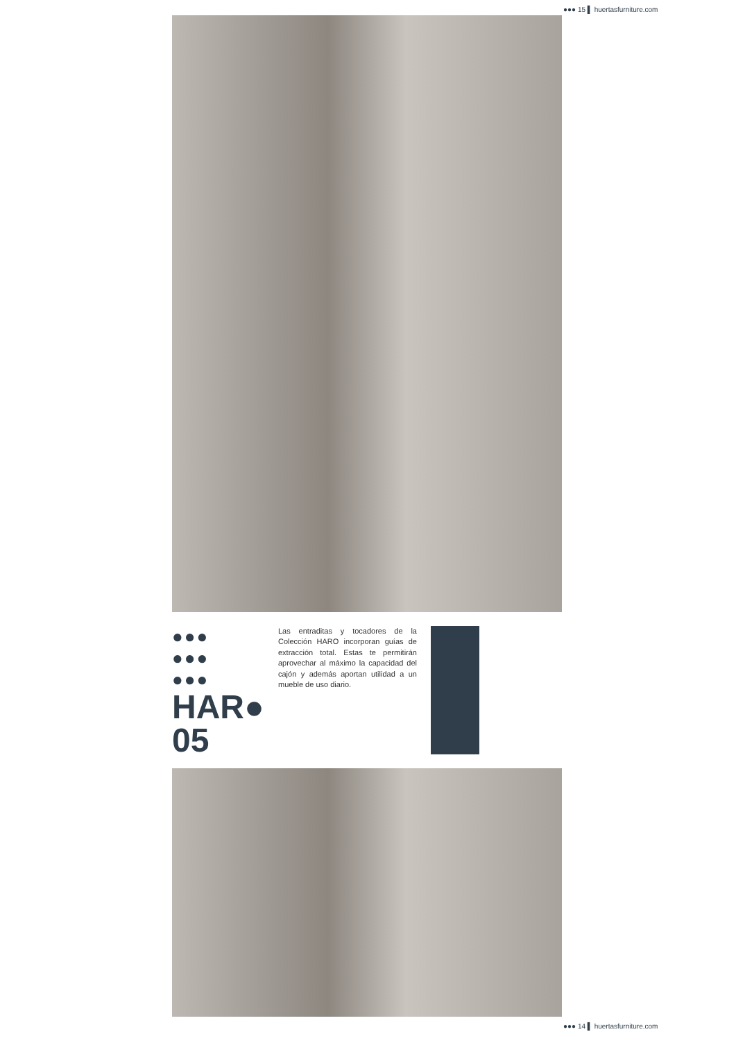●●● 15 ▌ huertasfurniture.com
●●●
●●●
●●●
HAR●
05
Las entraditas y tocadores de la Colección HARO incorporan guías de extracción total. Estas te permitirán aprovechar al máximo la capacidad del cajón y además aportan utilidad a un mueble de uso diario.
●●● 14 ▌ huertasfurniture.com